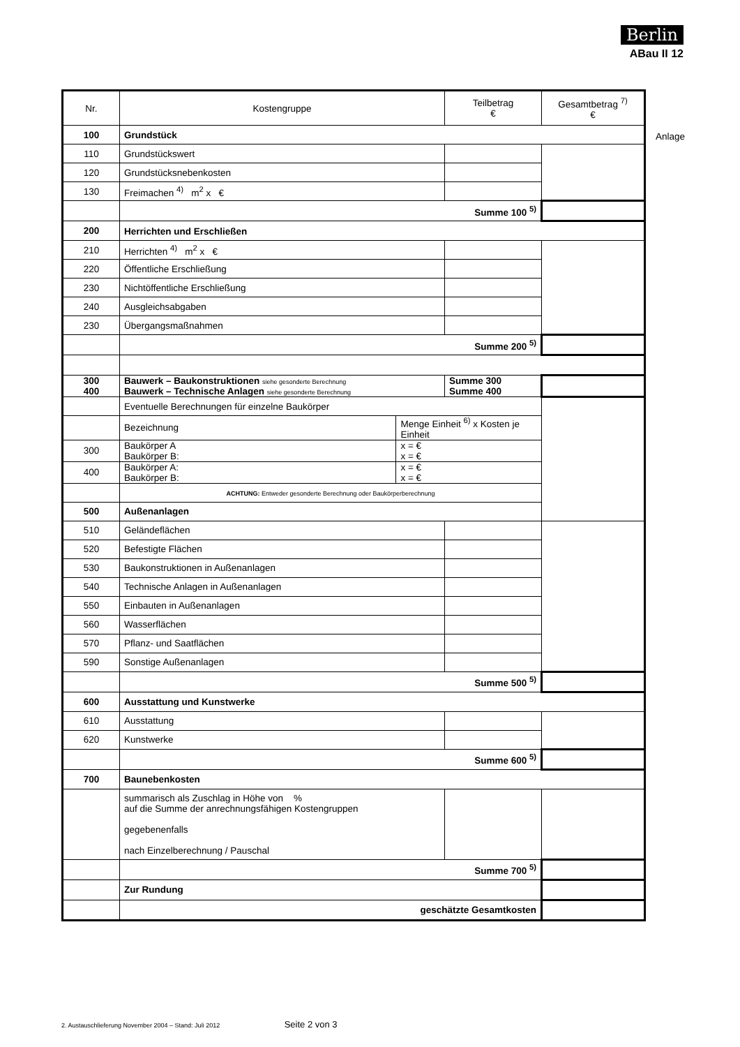Berlin
ABau II 12
| Nr. | Kostengruppe | | Teilbetrag € | Gesamtbetrag <sup>7)</sup> € |
| 100 | Grundstück | | | |
| 110 | Grundstückswert | | | |
| 120 | Grundstücksnebenkosten | | | |
| 130 | Freimachen <sup>4)</sup> m<sup>2</sup> x € | | | |
| | Summe 100 <sup>5)</sup> | | | |
| 200 | Herrichten und Erschließen | | | |
| 210 | Herrichten <sup>4)</sup> m<sup>2</sup> x € | | | |
| 220 | Öffentliche Erschließung | | | |
| 230 | Nichtöffentliche Erschließung | | | |
| 240 | Ausgleichsabgaben | | | |
| 230 | Übergangsmaßnahmen | | | |
| | Summe 200 <sup>5)</sup> | | | |
| 300 400 | Bauwerk – Baukonstruktionen siehe gesonderte Berechnung Bauwerk – Technische Anlagen siehe gesonderte Berechnung | | Summe 300 Summe 400 | |
| | Eventuelle Berechnungen für einzelne Baukörper | | | |
| | Bezeichnung | Menge Einheit <sup>6)</sup> x Kosten je Einheit | | |
| 300 | Baukörper A Baukörper B: | x = € x = € | | |
| 400 | Baukörper A: Baukörper B: | x = € x = € | | |
| | ACHTUNG: Entweder gesonderte Berechnung oder Baukörperberechnung | | | |
| 500 | Außenanlagen | | | |
| 510 | Geländeflächen | | | |
| 520 | Befestigte Flächen | | | |
| 530 | Baukonstruktionen in Außenanlagen | | | |
| 540 | Technische Anlagen in Außenanlagen | | | |
| 550 | Einbauten in Außenanlagen | | | |
| 560 | Wasserflächen | | | |
| 570 | Pflanz- und Saatflächen | | | |
| 590 | Sonstige Außenanlagen | | | |
| | Summe 500 <sup>5)</sup> | | | |
| 600 | Ausstattung und Kunstwerke | | | |
| 610 | Ausstattung | | | |
| 620 | Kunstwerke | | | |
| | Summe 600 <sup>5)</sup> | | | |
| 700 | Baunebenkosten | | | |
| | summarisch als Zuschlag in Höhe von % auf die Summe der anrechnungsfähigen Kostengruppen gegebenenfalls nach Einzelberechnung / Pauschal | | | |
| | Summe 700 <sup>5)</sup> | | | |
| | Zur Rundung | | | |
| | geschätzte Gesamtkosten | | | |
Anlage
2. Austauschlieferung November 2004 – Stand: Juli 2012 Seite 2 von 3